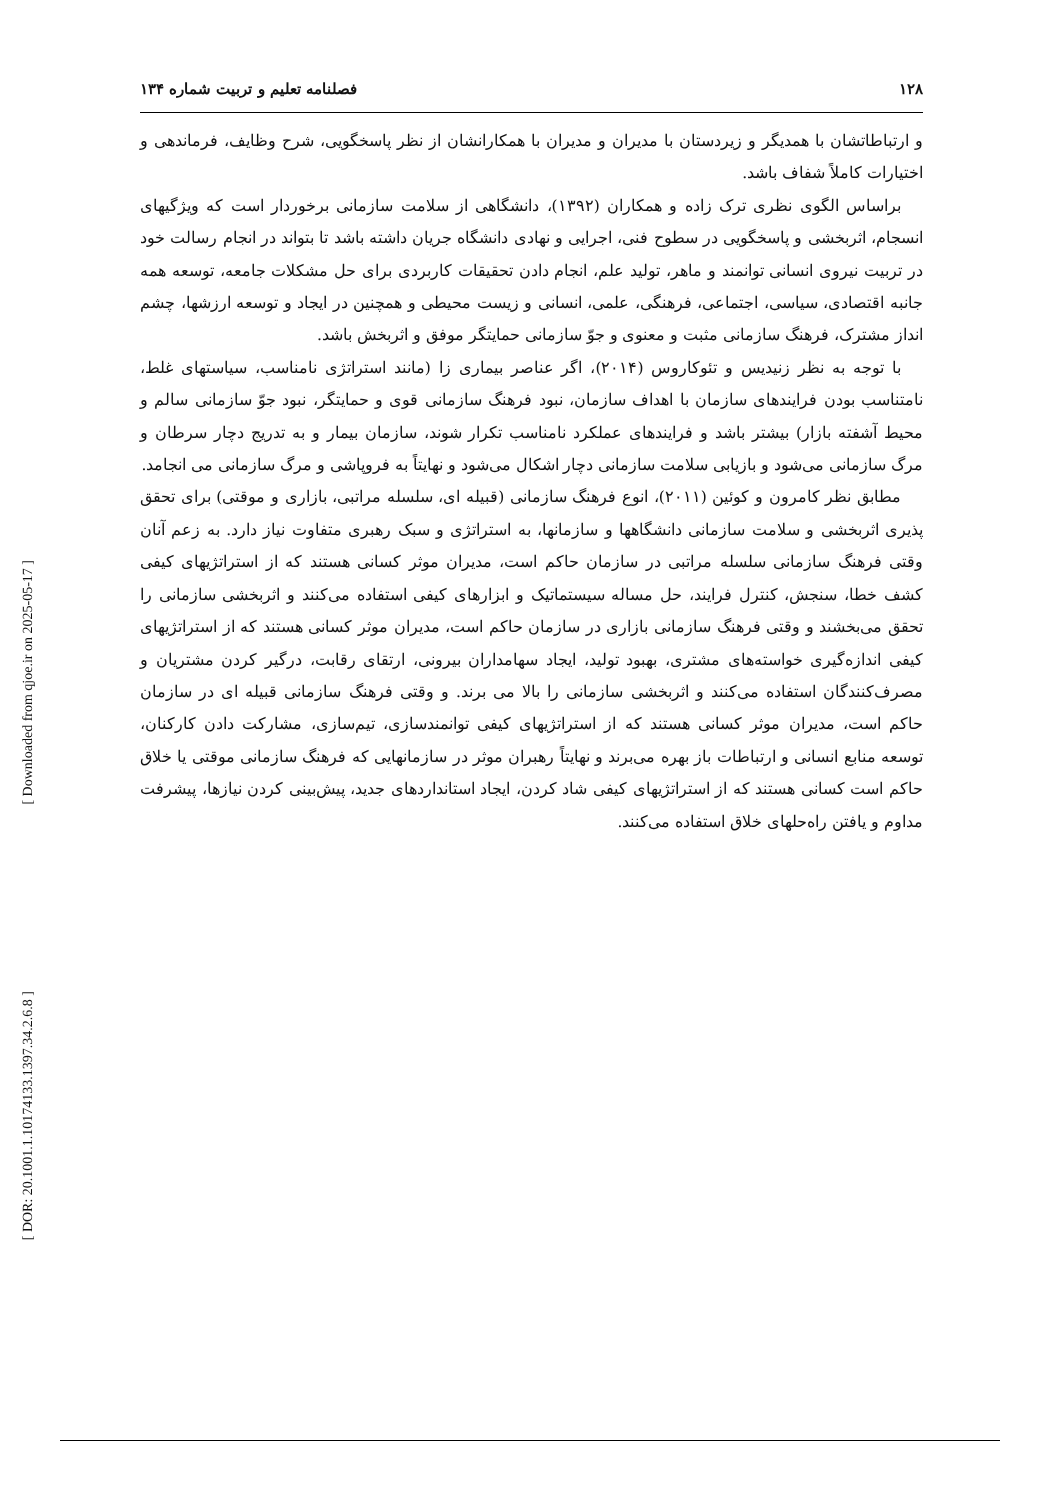[ Downloaded from qjoe.ir on 2025-05-17 ]
[ DOR: 20.1001.1.10174133.1397.34.2.6.8 ]
۱۲۸ فصلنامه تعلیم و تربیت شماره ۱۳۴
و ارتباطاتشان با همدیگر و زیردستان با مدیران و مدیران با همکارانشان از نظر پاسخگویی، شرح وظایف، فرماندهی و اختیارات کاملاً شفاف باشد.
براساس الگوی نظری ترک زاده و همکاران (۱۳۹۲)، دانشگاهی از سلامت سازمانی برخوردار است که ویژگیهای انسجام، اثربخشی و پاسخگویی در سطوح فنی، اجرایی و نهادی دانشگاه جریان داشته باشد تا بتواند در انجام رسالت خود در تربیت نیروی انسانی توانمند و ماهر، تولید علم، انجام دادن تحقیقات کاربردی برای حل مشکلات جامعه، توسعه همه جانبه اقتصادی، سیاسی، اجتماعی، فرهنگی، علمی، انسانی و زیست محیطی و همچنین در ایجاد و توسعه ارزشها، چشم انداز مشترک، فرهنگ سازمانی مثبت و معنوی و جوّ سازمانی حمایتگر موفق و اثربخش باشد.
با توجه به نظر زنیدیس و تئوکاروس (۲۰۱۴)، اگر عناصر بیماری زا (مانند استراتژی نامناسب، سیاستهای غلط، نامتناسب بودن فرایندهای سازمان با اهداف سازمان، نبود فرهنگ سازمانی قوی و حمایتگر، نبود جوّ سازمانی سالم و محیط آشفته بازار) بیشتر باشد و فرایندهای عملکرد نامناسب تکرار شوند، سازمان بیمار و به تدریج دچار سرطان و مرگ سازمانی می‌شود و بازیابی سلامت سازمانی دچار اشکال می‌شود و نهایتاً به فروپاشی و مرگ سازمانی می انجامد.
مطابق نظر کامرون و کوئین (۲۰۱۱)، انوع فرهنگ سازمانی (قبیله ای، سلسله مراتبی، بازاری و موقتی) برای تحقق پذیری اثربخشی و سلامت سازمانی دانشگاهها و سازمانها، به استراتژی و سبک رهبری متفاوت نیاز دارد. به زعم آنان وقتی فرهنگ سازمانی سلسله مراتبی در سازمان حاکم است، مدیران موثر کسانی هستند که از استراتژیهای کیفی کشف خطا، سنجش، کنترل فرایند، حل مساله سیستماتیک و ابزارهای کیفی استفاده می‌کنند و اثربخشی سازمانی را تحقق می‌بخشند و وقتی فرهنگ سازمانی بازاری در سازمان حاکم است، مدیران موثر کسانی هستند که از استراتژیهای کیفی اندازه‌گیری خواسته‌های مشتری، بهبود تولید، ایجاد سهامداران بیرونی، ارتقای رقابت، درگیر کردن مشتریان و مصرف‌کنندگان استفاده می‌کنند و اثربخشی سازمانی را بالا می برند. و وقتی فرهنگ سازمانی قبیله ای در سازمان حاکم است، مدیران موثر کسانی هستند که از استراتژیهای کیفی توانمندسازی، تیم‌سازی، مشارکت دادن کارکنان، توسعه منابع انسانی و ارتباطات باز بهره می‌برند و نهایتاً رهبران موثر در سازمانهایی که فرهنگ سازمانی موقتی یا خلاق حاکم است کسانی هستند که از استراتژیهای کیفی شاد کردن، ایجاد استانداردهای جدید، پیش‌بینی کردن نیازها، پیشرفت مداوم و یافتن راه‌حلهای خلاق استفاده می‌کنند.